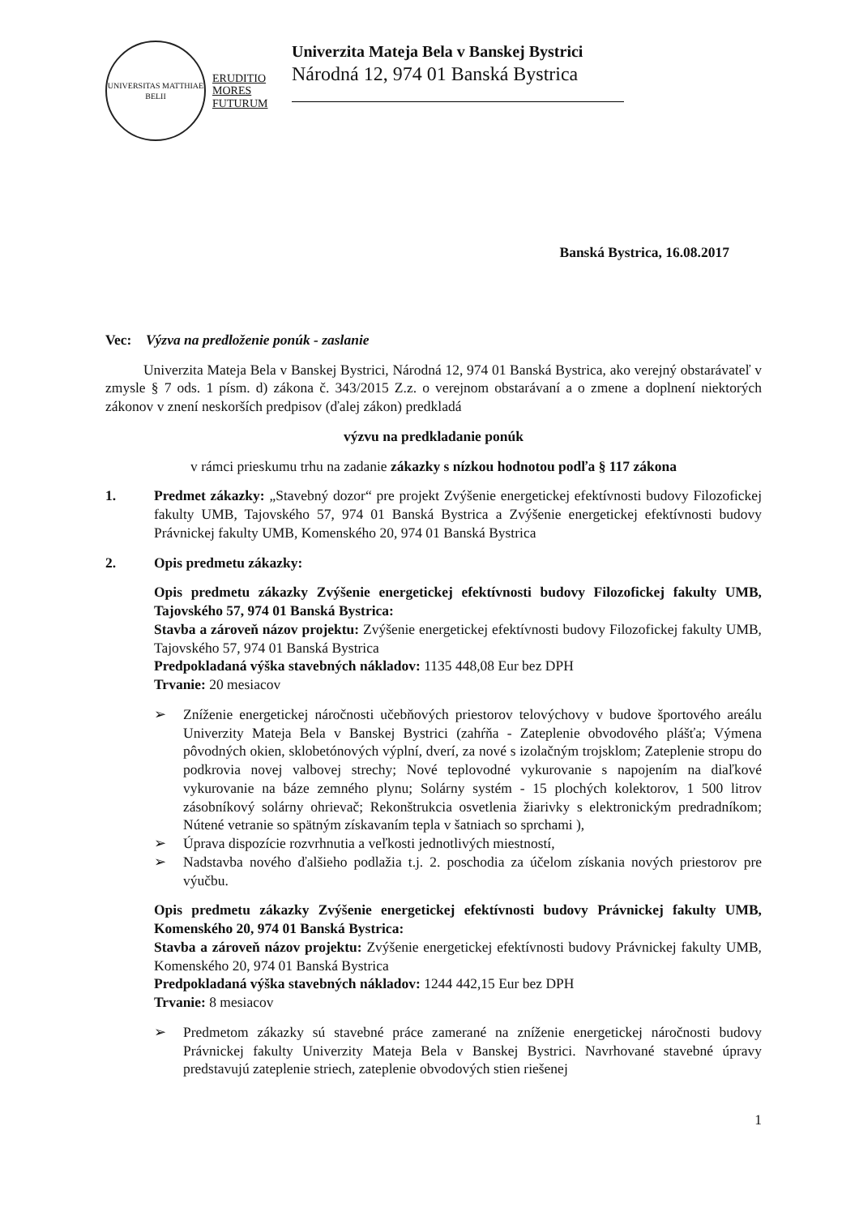UNIVERSITAS MATTHIAE BELII
ERUDITIO
MORES
FUTURUM
Univerzita Mateja Bela v Banskej Bystrici
Národná 12, 974 01 Banská Bystrica
Banská Bystrica, 16.08.2017
Vec: Výzva na predloženie ponúk - zaslanie
Univerzita Mateja Bela v Banskej Bystrici, Národná 12, 974 01 Banská Bystrica, ako verejný obstarávateľ v zmysle § 7 ods. 1 písm. d) zákona č. 343/2015 Z.z. o verejnom obstarávaní a o zmene a doplnení niektorých zákonov v znení neskorších predpisov (ďalej zákon) predkladá
výzvu na predkladanie ponúk
v rámci prieskumu trhu na zadanie zákazky s nízkou hodnotou podľa § 117 zákona
1. Predmet zákazky: „Stavebný dozor“ pre projekt Zvýšenie energetickej efektívnosti budovy Filozofickej fakulty UMB, Tajovského 57, 974 01 Banská Bystrica a Zvýšenie energetickej efektívnosti budovy Právnickej fakulty UMB, Komenského 20, 974 01 Banská Bystrica
2. Opis predmetu zákazky:
Opis predmetu zákazky Zvýšenie energetickej efektívnosti budovy Filozofickej fakulty UMB, Tajovského 57, 974 01 Banská Bystrica:
Stavba a zároveň názov projektu: Zvýšenie energetickej efektívnosti budovy Filozofickej fakulty UMB, Tajovského 57, 974 01 Banská Bystrica
Predpokladaná výška stavebných nákladov: 1135 448,08 Eur bez DPH
Trvanie: 20 mesiacov
➢ Zníženie energetickej náročnosti učebňových priestorov telovýchovy v budove športového areálu Univerzity Mateja Bela v Banskej Bystrici (zahŕňa - Zateplenie obvodového plášťa; Výmena pôvodných okien, sklobetónových výplní, dverí, za nové s izolačným trojsklom; Zateplenie stropu do podkrovia novej valbovej strechy; Nové teplovodné vykurovanie s napojením na diaľkové vykurovanie na báze zemného plynu; Solárny systém - 15 plochých kolektorov, 1 500 litrov zásobníkový solárny ohrievač; Rekonštrukcia osvetlenia žiarivky s elektronickým predradníkom; Nútené vetranie so spätným získavaním tepla v šatniach so sprchami ),
➢ Úprava dispozície rozvrhnutia a veľkosti jednotlivých miestností,
➢ Nadstavba nového ďalšieho podlažia t.j. 2. poschodia za účelom získania nových priestorov pre výučbu.
Opis predmetu zákazky Zvýšenie energetickej efektívnosti budovy Právnickej fakulty UMB, Komenského 20, 974 01 Banská Bystrica:
Stavba a zároveň názov projektu: Zvýšenie energetickej efektívnosti budovy Právnickej fakulty UMB, Komenského 20, 974 01 Banská Bystrica
Predpokladaná výška stavebných nákladov: 1244 442,15 Eur bez DPH
Trvanie: 8 mesiacov
➢ Predmetom zákazky sú stavebné práce zamerané na zníženie energetickej náročnosti budovy Právnickej fakulty Univerzity Mateja Bela v Banskej Bystrici. Navrhované stavebné úpravy predstavujú zateplenie striech, zateplenie obvodových stien riešenej
1